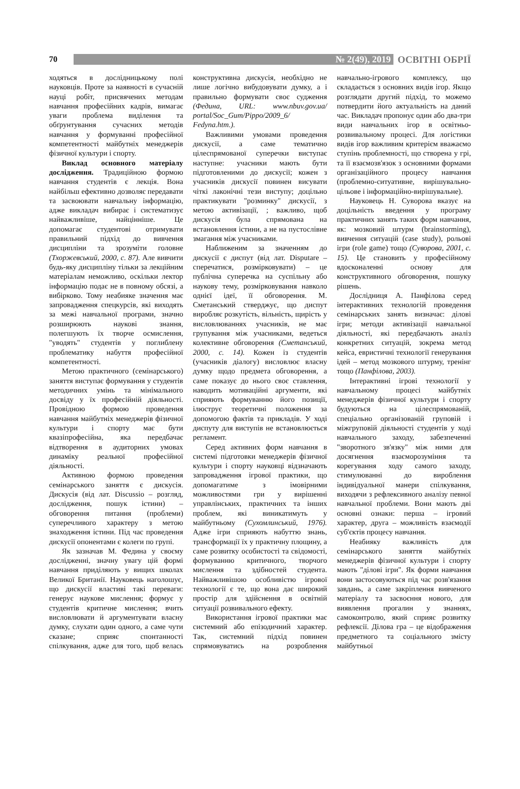70
№ 2(49), 2019
ОСВІТНІ ОБРІЇ
ходяться в дослідницькому полі науковців. Проте за наявності в сучасній науці робіт, присвячених методам навчання професійних кадрів, вимагає уваги проблема виділення та обґрунтування сучасних методів навчання у формуванні професійної компетентності майбутніх менеджерів фізичної культури і спорту.
Виклад основного матеріалу дослідження. Традиційною формою навчання студентів є лекція. Вона найбільш ефективно дозволяє передавати та засвоювати навчальну інформацію, адже викладач вибирає і систематизує найважливіше, найцінніше. Це допомагає студентові отримувати правильний підхід до вивчення дисципліни та зрозуміти головне (Тхоржевський, 2000, с. 87). Але вивчити будь-яку дисципліну тільки за лекційним матеріалам неможливо, оскільки лектор інформацію подає не в повному обсязі, а вибірково. Тому неабияке значення має запровадження спецкурсів, які виходять за межі навчальної програми, значно розширюють наукові знання, полегшують їх творче осмислення, "уводять" студентів у поглиблену проблематику набуття професійної компетентності.
Метою практичного (семінарського) заняття виступає формування у студентів методичних умінь та мінімального досвіду у їх професійній діяльності. Провідною формою проведення навчання майбутніх менеджерів фізичної культури і спорту має бути квазіпрофесійна, яка передбачає відтворення в аудиторних умовах динаміку реальної професійної діяльності.
Активною формою проведення семінарського заняття є дискусія. Дискусія (від лат. Discussio – розгляд, дослідження, пошук істини) – обговорення питання (проблеми) суперечливого характеру з метою знаходження істини. Під час проведення дискусії опонентами є колеги по групі.
Як зазначав М. Федина у своєму дослідженні, значну увагу цій формі навчання приділяють у вищих школах Великої Британії. Науковець наголошує, що дискусії властиві такі переваги: генерує наукове мислення; формує у студентів критичне мислення; вчить висловлювати й аргументувати власну думку, слухати один одного, а саме чути сказане; сприяє спонтанності спілкування, адже для того, щоб велась конструктивна дискусія, необхідно не лише логічно вибудовувати думку, а і правильно формувати своє судження (Федина, URL: www.nbuv.gov.ua/ portal/Soc_Gum/Pippo/2009_6/ Fedyna.htm.).
Важливими умовами проведення дискусії, а саме тематично цілеспрямованої суперечки виступає наступне: учасники мають бути підготовленими до дискусії; кожен з учасників дискусії повинен висувати чіткі лаконічні тези виступу; доцільно практикувати "розминку" дискусії, з метою активізації, ; важливо, щоб дискусія була спрямована на встановлення істини, а не на пустослівне змагання між учасниками.
Наближеним за значенням до дискусії є диспут (від лат. Disputare – сперечатися, розмірковувати) – це публічна суперечка на суспільну або наукову тему, розмірковування навколо однієї ідеї, її обговорення. М. Сметанський стверджує, що диспут виробляє розкутість, вільність, щирість у висловлюваннях учасників, не має групування між учасниками, ведеться колективне обговорення (Сметанський, 2000, с. 14). Кожен із студентів (учасників діалогу) висловлює власну думку щодо предмета обговорення, а саме показує до нього своє ставлення, наводить мотиваційні аргументи, які сприяють формуванню його позиції, ілюструє теоретичні положення за допомогою фактів та прикладів. У ході диспуту для виступів не встановлюється регламент.
Серед активних форм навчання в системі підготовки менеджерів фізичної культури і спорту науковці відзначають запровадження ігрової практики, що допомагатиме з імовірними можливостями гри у вирішенні управлінських, практичних та інших проблем, які виникатимуть у майбутньому (Сухомлинський, 1976). Адже ігри сприяють набуттю знань, трансформації їх у практичну площину, а саме розвитку особистості та свідомості, формуванню критичного, творчого мислення та здібностей студента. Найважливішою особливістю ігрової технології є те, що вона дає широкий простір для здійснення в освітній ситуації розвивального ефекту.
Використання ігрової практики має системний або епізодичний характер. Так, системний підхід повинен спрямовуватись на розроблення навчально-ігрового комплексу, що складається з основних видів ігор. Якщо розглядати другий підхід, то можемо потвердити його актуальність на даний час. Викладач пропонує один або два-три види навчальних ігор в освітньо-розвивальному процесі. Для логістики видів ігор важливим критерієм вважаємо ступінь проблемності, що створена у грі, та її взаємозв'язок з основними формами організаційного процесу навчання (проблемно-ситуативне, вирішувально-цільове і інформаційно-вирішувальне).
Науковець Н. Суворова вказує на доцільність введення у програму практичних занять таких форм навчання, як: мозковий штурм (brainstorming), вивчення ситуацій (case study), рольові ігри (role game) тощо (Суворова, 2001, с. 15). Це становить у професійному вдосконаленні основу для конструктивного обговорення, пошуку рішень.
Дослідниця А. Панфілова серед інтерактивних технологій проведення семінарських занять визначає: ділові ігри; методи активізації навчальної діяльності, які передбачають аналіз конкретних ситуацій, зокрема метод кейса, евристичні технології генерування ідей – метод мозкового штурму, тренінг тощо (Панфілова, 2003).
Інтерактивні ігрові технології у навчальному процесі майбутніх менеджерів фізичної культури і спорту будуються на цілеспрямованій, спеціально організованій груповій і міжгруповій діяльності студентів у ході навчального заходу, забезпеченні "зворотного зв'язку" між ними для досягнення взаєморозуміння та корегування ходу самого заходу, стимулюванні до вироблення індивідуальної манери спілкування, виходячи з рефлексивного аналізу певної навчальної проблеми. Вони мають дві основні ознаки: перша – ігровий характер, друга – можливість взаємодії суб'єктів процесу навчання.
Неабияку важливість для семінарського заняття майбутніх менеджерів фізичної культури і спорту мають "ділові ігри". Як форми навчання вони застосовуються під час розв'язання завдань, а саме закріплення вивченого матеріалу та засвоєння нового, для виявлення прогалин у знаннях, самоконтролю, який сприяє розвитку рефлексії. Ділова гра – це відображення предметного та соціального змісту майбутньої